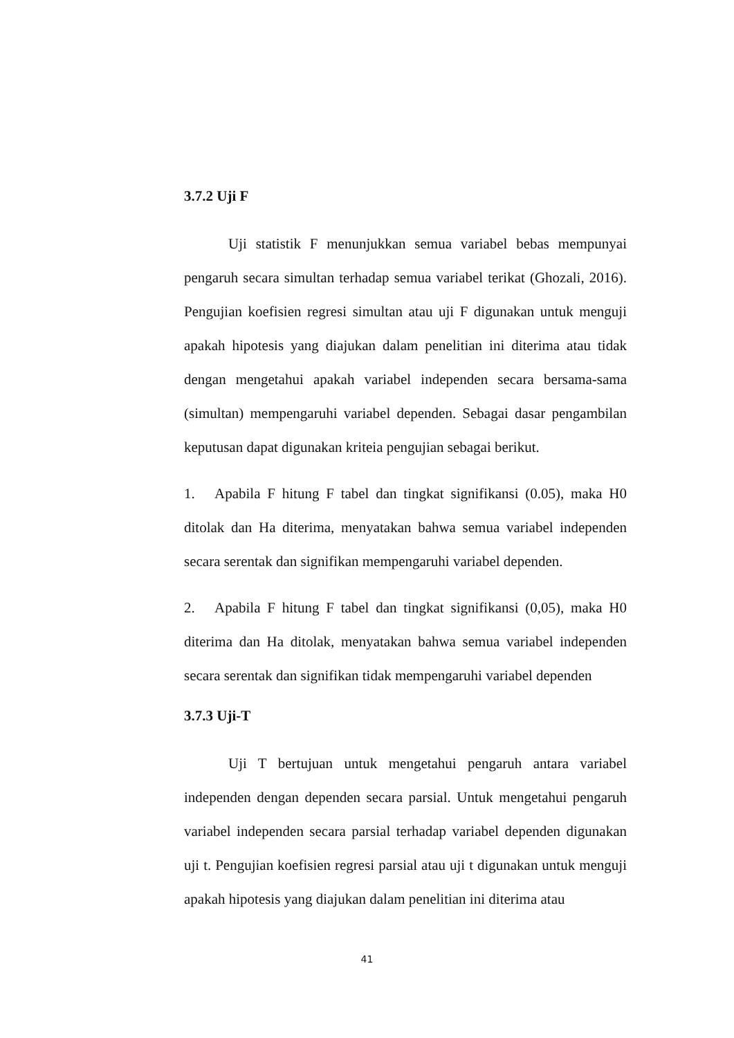3.7.2 Uji F
Uji statistik F menunjukkan semua variabel bebas mempunyai pengaruh secara simultan terhadap semua variabel terikat (Ghozali, 2016). Pengujian koefisien regresi simultan atau uji F digunakan untuk menguji apakah hipotesis yang diajukan dalam penelitian ini diterima atau tidak dengan mengetahui apakah variabel independen secara bersama-sama (simultan) mempengaruhi variabel dependen. Sebagai dasar pengambilan keputusan dapat digunakan kriteia pengujian sebagai berikut.
1. Apabila F hitung F tabel dan tingkat signifikansi (0.05), maka H0 ditolak dan Ha diterima, menyatakan bahwa semua variabel independen secara serentak dan signifikan mempengaruhi variabel dependen.
2. Apabila F hitung F tabel dan tingkat signifikansi (0,05), maka H0 diterima dan Ha ditolak, menyatakan bahwa semua variabel independen secara serentak dan signifikan tidak mempengaruhi variabel dependen
3.7.3 Uji-T
Uji T bertujuan untuk mengetahui pengaruh antara variabel independen dengan dependen secara parsial. Untuk mengetahui pengaruh variabel independen secara parsial terhadap variabel dependen digunakan uji t. Pengujian koefisien regresi parsial atau uji t digunakan untuk menguji apakah hipotesis yang diajukan dalam penelitian ini diterima atau
41